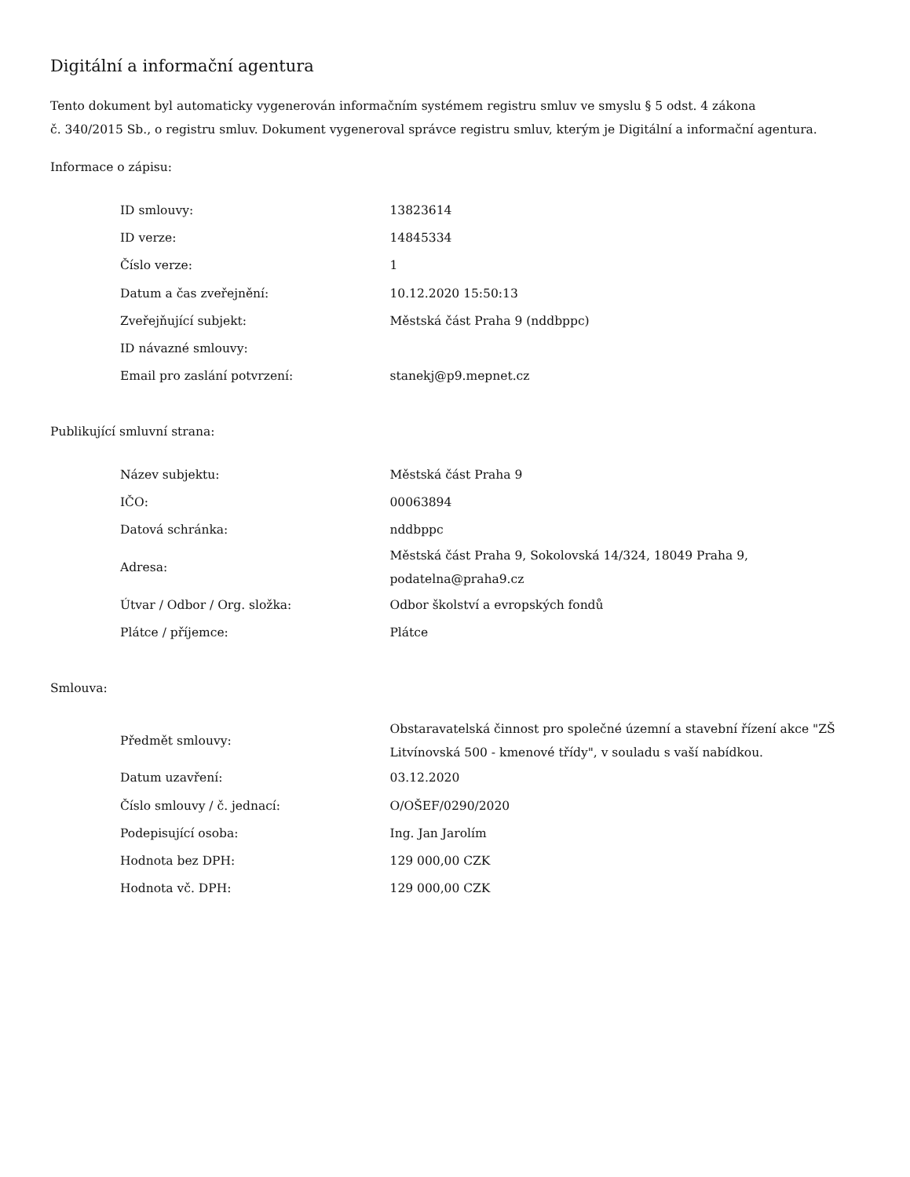Digitální a informační agentura
Tento dokument byl automaticky vygenerován informačním systémem registru smluv ve smyslu § 5 odst. 4 zákona
č. 340/2015 Sb., o registru smluv. Dokument vygeneroval správce registru smluv, kterým je Digitální a informační agentura.
Informace o zápisu:
| ID smlouvy: | 13823614 |
| ID verze: | 14845334 |
| Číslo verze: | 1 |
| Datum a čas zveřejnění: | 10.12.2020 15:50:13 |
| Zveřejňující subjekt: | Městská část Praha 9 (nddbppc) |
| ID návazné smlouvy: | |
| Email pro zaslání potvrzení: | stanekj@p9.mepnet.cz |
Publikující smluvní strana:
| Název subjektu: | Městská část Praha 9 |
| IČO: | 00063894 |
| Datová schránka: | nddbppc |
| Adresa: | Městská část Praha 9, Sokolovská 14/324, 18049 Praha 9, podatelna@praha9.cz |
| Útvar / Odbor / Org. složka: | Odbor školství a evropských fondů |
| Plátce / příjemce: | Plátce |
Smlouva:
| Předmět smlouvy: | Obstaravatelská činnost pro společné územní a stavební řízení akce "ZŠ Litvínovská 500 - kmenové třídy", v souladu s vaší nabídkou. |
| Datum uzavření: | 03.12.2020 |
| Číslo smlouvy / č. jednací: | O/OŠEF/0290/2020 |
| Podepisující osoba: | Ing. Jan Jarolím |
| Hodnota bez DPH: | 129 000,00 CZK |
| Hodnota vč. DPH: | 129 000,00 CZK |